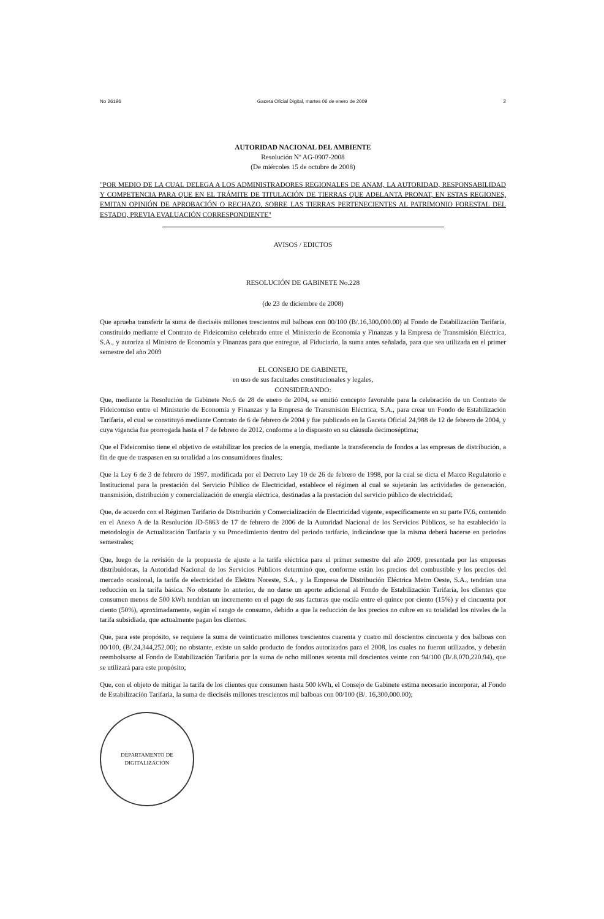No 26196 Gaceta Oficial Digital, martes 06 de enero de 2009 2
AUTORIDAD NACIONAL DEL AMBIENTE
Resolución Nº AG-0907-2008
(De miércoles 15 de octubre de 2008)
"POR MEDIO DE LA CUAL DELEGA A LOS ADMINISTRADORES REGIONALES DE ANAM, LA AUTORIDAD, RESPONSABILIDAD Y COMPETENCIA PARA QUE EN EL TRÁMITE DE TITULACIÓN DE TIERRAS QUE ADELANTA PRONAT, EN ESTAS REGIONES, EMITAN OPINIÓN DE APROBACIÓN O RECHAZO, SOBRE LAS TIERRAS PERTENECIENTES AL PATRIMONIO FORESTAL DEL ESTADO, PREVIA EVALUACIÓN CORRESPONDIENTE"
AVISOS / EDICTOS
RESOLUCIÓN DE GABINETE No.228
(de 23 de diciembre de 2008)
Que aprueba transferir la suma de dieciséis millones trescientos mil balboas con 00/100 (B/.16,300,000.00) al Fondo de Estabilización Tarifaria, constituido mediante el Contrato de Fideicomiso celebrado entre el Ministerio de Economía y Finanzas y la Empresa de Transmisión Eléctrica, S.A., y autoriza al Ministro de Economía y Finanzas para que entregue, al Fiduciario, la suma antes señalada, para que sea utilizada en el primer semestre del año 2009
EL CONSEJO DE GABINETE,
en uso de sus facultades constitucionales y legales,
CONSIDERANDO:
Que, mediante la Resolución de Gabinete No.6 de 28 de enero de 2004, se emitió concepto favorable para la celebración de un Contrato de Fideicomiso entre el Ministerio de Economía y Finanzas y la Empresa de Transmisión Eléctrica, S.A., para crear un Fondo de Estabilización Tarifaria, el cual se constituyó mediante Contrato de 6 de febrero de 2004 y fue publicado en la Gaceta Oficial 24,988 de 12 de febrero de 2004, y cuya vigencia fue prorrogada hasta el 7 de febrero de 2012, conforme a lo dispuesto en su cláusula decimoséptima;
Que el Fideicomiso tiene el objetivo de estabilizar los precios de la energía, mediante la transferencia de fondos a las empresas de distribución, a fin de que de traspasen en su totalidad a los consumidores finales;
Que la Ley 6 de 3 de febrero de 1997, modificada por el Decreto Ley 10 de 26 de febrero de 1998, por la cual se dicta el Marco Regulatorio e Institucional para la prestación del Servicio Público de Electricidad, establece el régimen al cual se sujetarán las actividades de generación, transmisión, distribución y comercialización de energía eléctrica, destinadas a la prestación del servicio público de electricidad;
Que, de acuerdo con el Régimen Tarifario de Distribución y Comercialización de Electricidad vigente, específicamente en su parte IV.6, contenido en el Anexo A de la Resolución JD-5863 de 17 de febrero de 2006 de la Autoridad Nacional de los Servicios Públicos, se ha establecido la metodología de Actualización Tarifaria y su Procedimiento dentro del periodo tarifario, indicándose que la misma deberá hacerse en periodos semestrales;
Que, luego de la revisión de la propuesta de ajuste a la tarifa eléctrica para el primer semestre del año 2009, presentada por las empresas distribuidoras, la Autoridad Nacional de los Servicios Públicos determinó que, conforme están los precios del combustible y los precios del mercado ocasional, la tarifa de electricidad de Elektra Noreste, S.A., y la Empresa de Distribución Eléctrica Metro Oeste, S.A., tendrían una reducción en la tarifa básica. No obstante lo anterior, de no darse un aporte adicional al Fondo de Estabilización Tarifaría, los clientes que consumen menos de 500 kWh tendrían un incremento en el pago de sus facturas que oscila entre el quince por ciento (15%) y el cincuenta por ciento (50%), aproximadamente, según el rango de consumo, debido a que la reducción de los precios no cubre en su totalidad los niveles de la tarifa subsidiada, que actualmente pagan los clientes.
Que, para este propósito, se requiere la suma de veinticuatro millones trescientos cuarenta y cuatro mil doscientos cincuenta y dos balboas con 00/100, (B/.24,344,252.00); no obstante, existe un saldo producto de fondos autorizados para el 2008, los cuales no fueron utilizados, y deberán reembolsarse al Fondo de Estabilización Tarifaria por la suma de ocho millones setenta mil doscientos veinte con 94/100 (B/.8,070,220.94), que se utilizará para este propósito;
Que, con el objeto de mitigar la tarifa de los clientes que consumen hasta 500 kWh, el Consejo de Gabinete estima necesario incorporar, al Fondo de Estabilización Tarifaria, la suma de dieciséis millones trescientos mil balboas con 00/100 (B/. 16,300,000.00);
DEPARTAMENTO DE DIGITALIZACIÓN